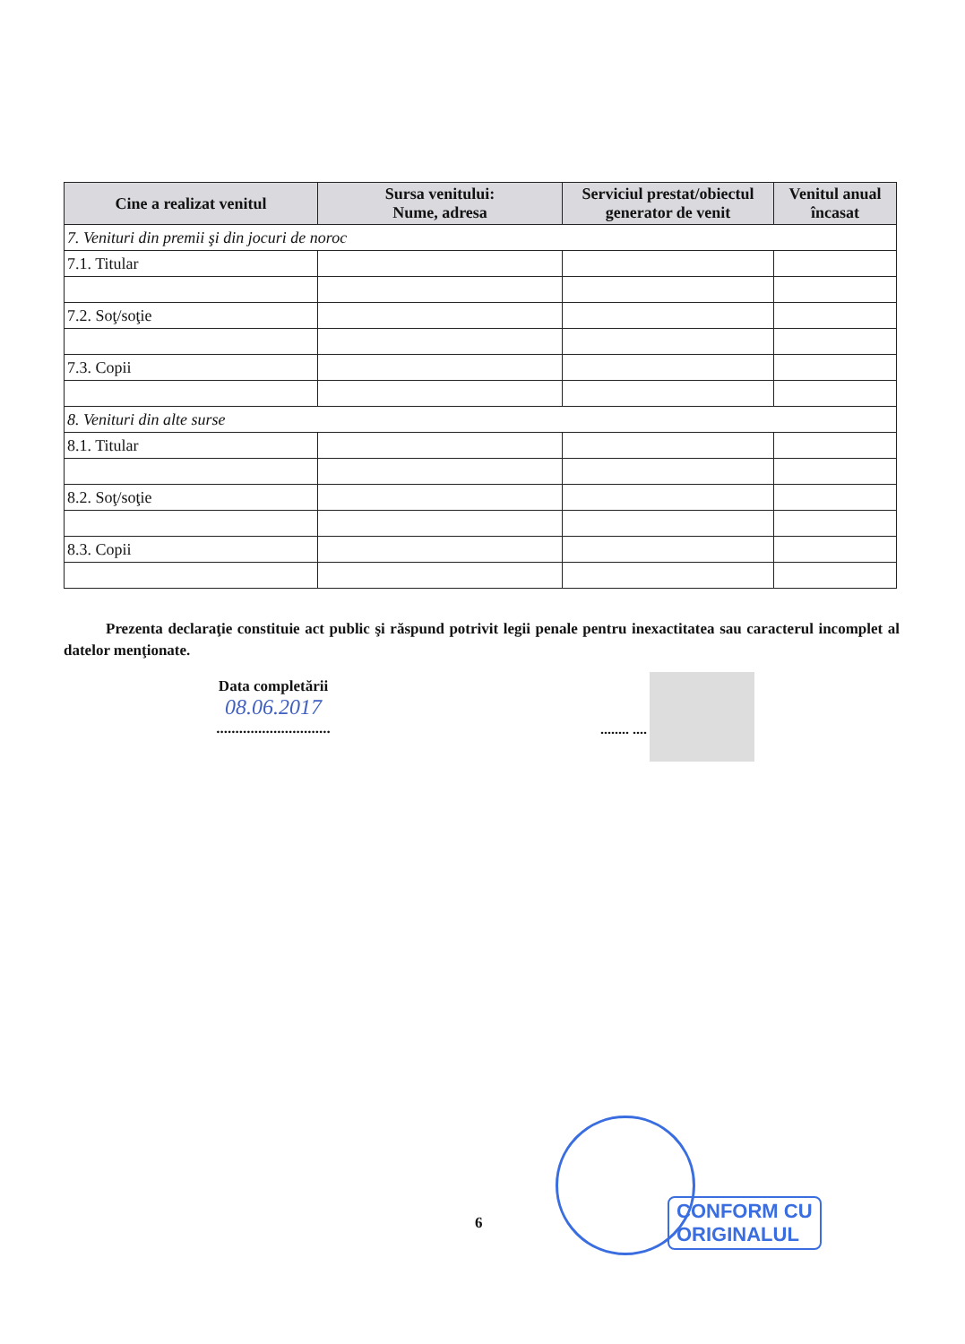| Cine a realizat venitul | Sursa venitului: Nume, adresa | Serviciul prestat/obiectul generator de venit | Venitul anual încasat |
| --- | --- | --- | --- |
| 7. Venituri din premii şi din jocuri de noroc | | | |
| 7.1. Titular | | | |
| 7.2. Soţ/soţie | | | |
| 7.3. Copii | | | |
| 8. Venituri din alte surse | | | |
| 8.1. Titular | | | |
| 8.2. Soţ/soţie | | | |
| 8.3. Copii | | | |
Prezenta declaraţie constituie act public şi răspund potrivit legii penale pentru inexactitatea sau caracterul incomplet al datelor menţionate.
Data completării
08.06.2017
..............................
........ ....
CONFORM CU
ORIGINALUL
6